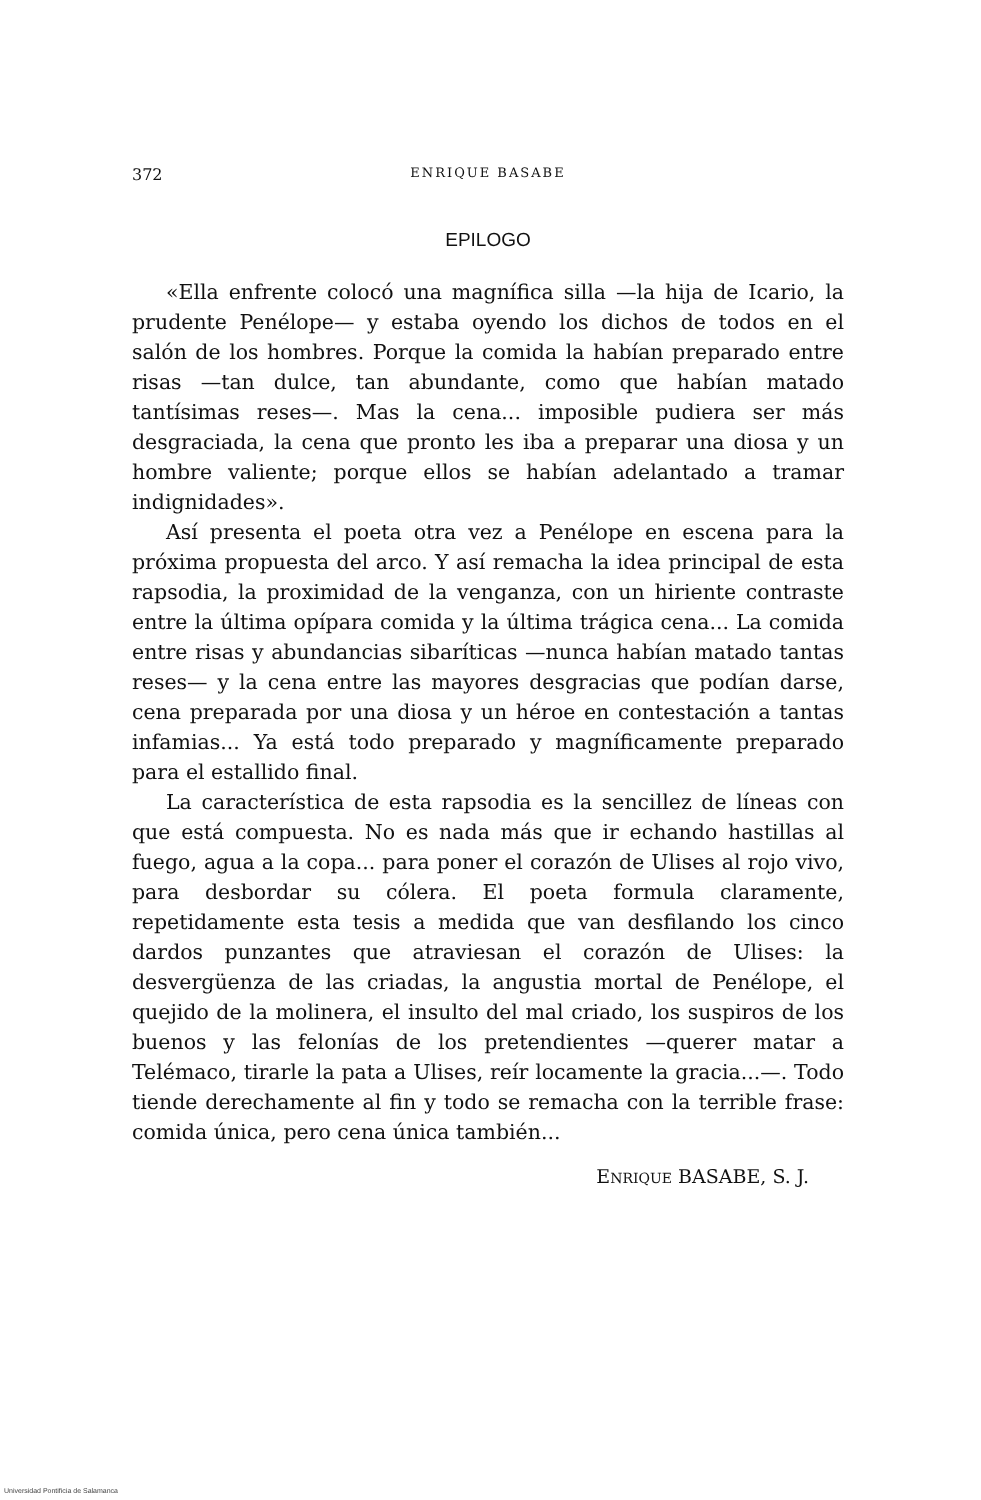372 ENRIQUE BASABE
EPILOGO
«Ella enfrente colocó una magnífica silla —la hija de Icario, la prudente Penélope— y estaba oyendo los dichos de todos en el salón de los hombres. Porque la comida la habían preparado entre risas —tan dulce, tan abundante, como que habían matado tantísimas reses—. Mas la cena... imposible pudiera ser más desgraciada, la cena que pronto les iba a preparar una diosa y un hombre valiente; porque ellos se habían adelantado a tramar indignidades».
Así presenta el poeta otra vez a Penélope en escena para la próxima propuesta del arco. Y así remacha la idea principal de esta rapsodia, la proximidad de la venganza, con un hiriente contraste entre la última opípara comida y la última trágica cena... La comida entre risas y abundancias sibaríticas —nunca habían matado tantas reses— y la cena entre las mayores desgracias que podían darse, cena preparada por una diosa y un héroe en contestación a tantas infamias... Ya está todo preparado y magníficamente preparado para el estallido final.
La característica de esta rapsodia es la sencillez de líneas con que está compuesta. No es nada más que ir echando hastillas al fuego, agua a la copa... para poner el corazón de Ulises al rojo vivo, para desbordar su cólera. El poeta formula claramente, repetidamente esta tesis a medida que van desfilando los cinco dardos punzantes que atraviesan el corazón de Ulises: la desvergüenza de las criadas, la angustia mortal de Penélope, el quejido de la molinera, el insulto del mal criado, los suspiros de los buenos y las felonías de los pretendientes —querer matar a Telémaco, tirarle la pata a Ulises, reír locamente la gracia...—. Todo tiende derechamente al fin y todo se remacha con la terrible frase: comida única, pero cena única también...
ENRIQUE BASABE, S. J.
Universidad Pontificia de Salamanca